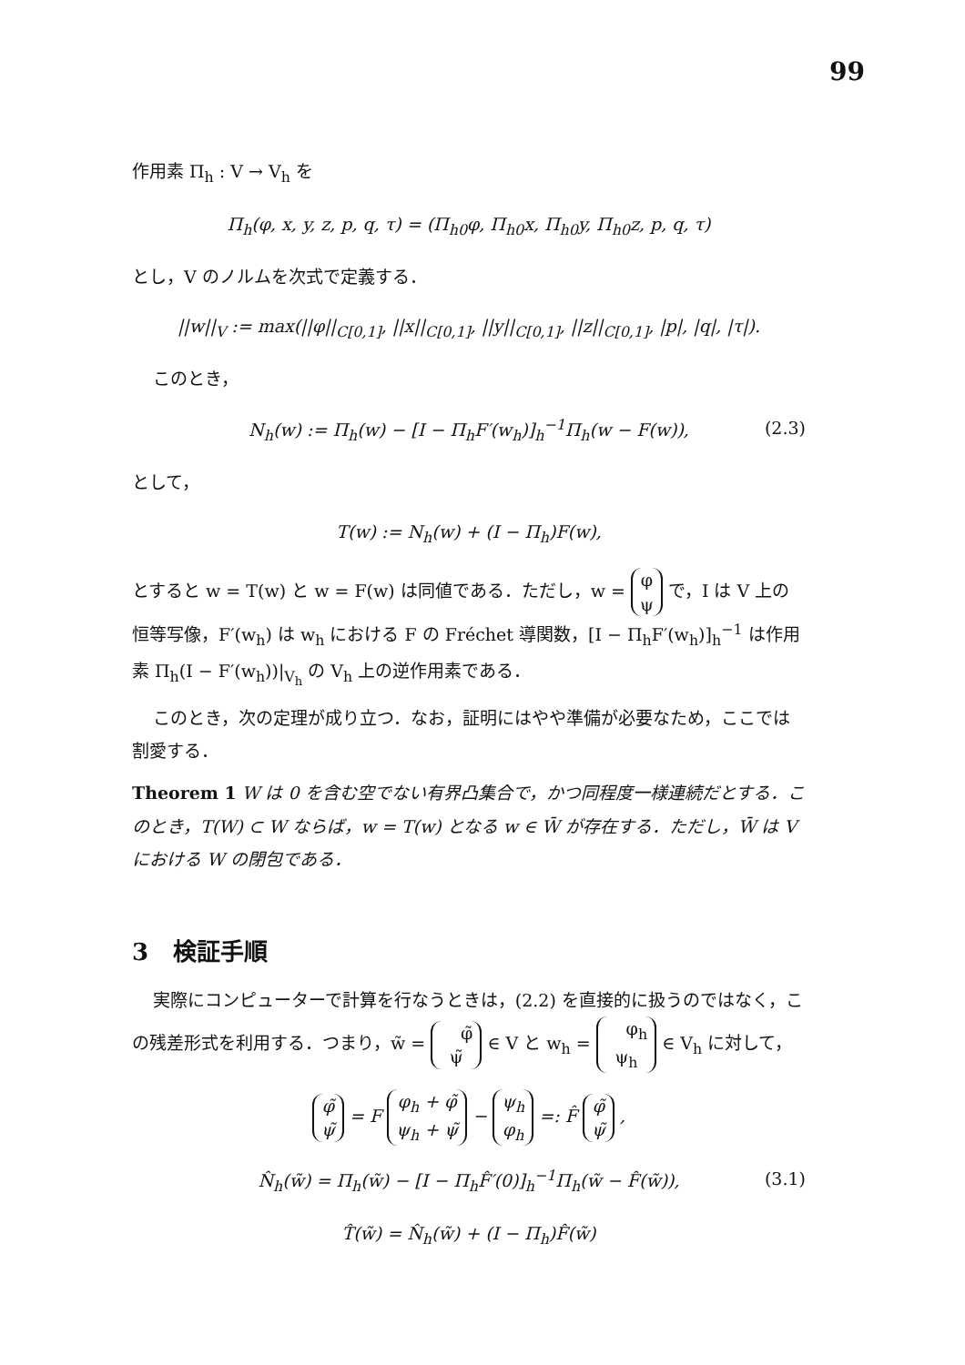99
作用素 Π<sub>h</sub> : V → V<sub>h</sub> を
Π<sub>h</sub>(φ, x, y, z, p, q, τ) = (Π<sub>h0</sub>φ, Π<sub>h0</sub>x, Π<sub>h0</sub>y, Π<sub>h0</sub>z, p, q, τ)
とし，V のノルムを次式で定義する．
||w||<sub>V</sub> := max(||φ||<sub>C[0,1]</sub>, ||x||<sub>C[0,1]</sub>, ||y||<sub>C[0,1]</sub>, ||z||<sub>C[0,1]</sub>, |p|, |q|, |τ|).
このとき，
N<sub>h</sub>(w) := Π<sub>h</sub>(w) − [I − Π<sub>h</sub>F′(w<sub>h</sub>)]<sub>h</sub><sup>−1</sup>Π<sub>h</sub>(w − F(w)), (2.3)
として，
T(w) := N<sub>h</sub>(w) + (I − Π<sub>h</sub>)F(w),
とすると w = T(w) と w = F(w) は同値である．ただし，w = φ
ψ で，I は V 上の恒等写像，F′(w<sub>h</sub>) は w<sub>h</sub> における F の Fréchet 導関数，[I − Π<sub>h</sub>F′(w<sub>h</sub>)]<sub>h</sub><sup>−1</sup> は作用素 Π<sub>h</sub>(I − F′(w<sub>h</sub>))|<sub>V<sub>h</sub></sub> の V<sub>h</sub> 上の逆作用素である．
このとき，次の定理が成り立つ．なお，証明にはやや準備が必要なため，ここでは割愛する．
Theorem 1 W は 0 を含む空でない有界凸集合で，かつ同程度一様連続だとする．このとき，T(W) ⊂ W ならば，w = T(w) となる w ∈ W̄ が存在する．ただし，W̄ は V における W の閉包である．
3 検証手順
実際にコンピューターで計算を行なうときは，(2.2) を直接的に扱うのではなく，この残差形式を利用する．つまり，w̃ = φ̃
ψ̃ ∈ V と w<sub>h</sub> = φ<sub>h</sub>
ψ<sub>h</sub> ∈ V<sub>h</sub> に対して，
φ̃
ψ̃ = F φ<sub>h</sub> + φ̃
ψ<sub>h</sub> + ψ̃ − ψ<sub>h</sub>
φ<sub>h</sub> =: F̂ φ̃
ψ̃ ,
N̂<sub>h</sub>(w̃) = Π<sub>h</sub>(w̃) − [I − Π<sub>h</sub>F̂′(0)]<sub>h</sub><sup>−1</sup>Π<sub>h</sub>(w̃ − F̂(w̃)), (3.1)
T̂(w̃) = N̂<sub>h</sub>(w̃) + (I − Π<sub>h</sub>)F̂(w̃)